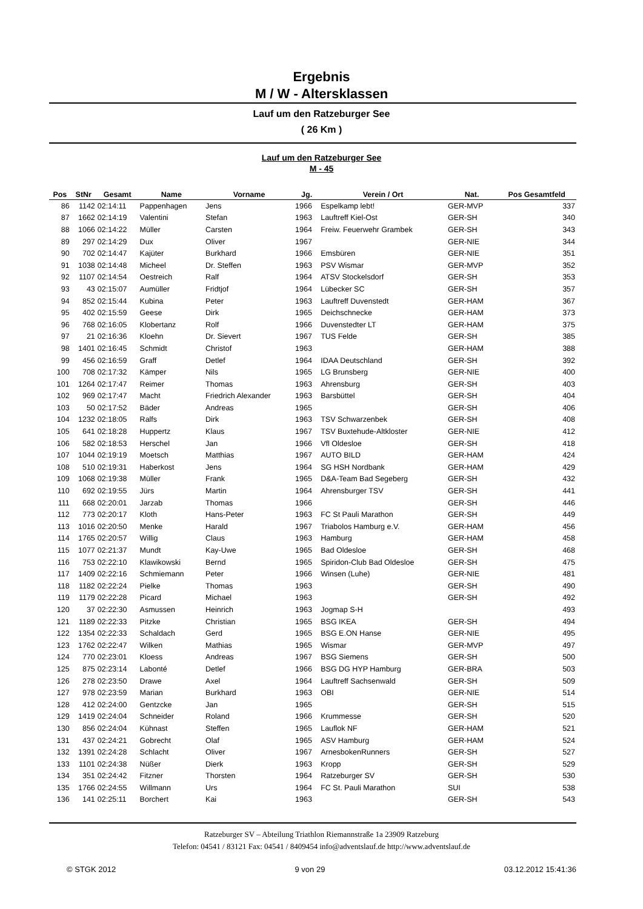Ergebnis
M / W - Altersklassen
Lauf um den Ratzeburger See
( 26 Km )
Lauf um den Ratzeburger See
M - 45
| Pos | StNr | Gesamt | Name | Vorname | Jg. | Verein / Ort | Nat. | Pos Gesamtfeld |
| --- | --- | --- | --- | --- | --- | --- | --- | --- |
| 86 | 1142 | 02:14:11 | Pappenhagen | Jens | 1966 | Espelkamp lebt! | GER-MVP | 337 |
| 87 | 1662 | 02:14:19 | Valentini | Stefan | 1963 | Lauftreff Kiel-Ost | GER-SH | 340 |
| 88 | 1066 | 02:14:22 | Müller | Carsten | 1964 | Freiw. Feuerwehr Grambek | GER-SH | 343 |
| 89 | 297 | 02:14:29 | Dux | Oliver | 1967 | | GER-NIE | 344 |
| 90 | 702 | 02:14:47 | Kajüter | Burkhard | 1966 | Emsbüren | GER-NIE | 351 |
| 91 | 1038 | 02:14:48 | Micheel | Dr. Steffen | 1963 | PSV Wismar | GER-MVP | 352 |
| 92 | 1107 | 02:14:54 | Oestreich | Ralf | 1964 | ATSV Stockelsdorf | GER-SH | 353 |
| 93 | 43 | 02:15:07 | Aumüller | Fridtjof | 1964 | Lübecker SC | GER-SH | 357 |
| 94 | 852 | 02:15:44 | Kubina | Peter | 1963 | Lauftreff Duvenstedt | GER-HAM | 367 |
| 95 | 402 | 02:15:59 | Geese | Dirk | 1965 | Deichschnecke | GER-HAM | 373 |
| 96 | 768 | 02:16:05 | Klobertanz | Rolf | 1966 | Duvenstedter LT | GER-HAM | 375 |
| 97 | 21 | 02:16:36 | Kloehn | Dr. Sievert | 1967 | TUS Felde | GER-SH | 385 |
| 98 | 1401 | 02:16:45 | Schmidt | Christof | 1963 | | GER-HAM | 388 |
| 99 | 456 | 02:16:59 | Graff | Detlef | 1964 | IDAA Deutschland | GER-SH | 392 |
| 100 | 708 | 02:17:32 | Kämper | Nils | 1965 | LG Brunsberg | GER-NIE | 400 |
| 101 | 1264 | 02:17:47 | Reimer | Thomas | 1963 | Ahrensburg | GER-SH | 403 |
| 102 | 969 | 02:17:47 | Macht | Friedrich Alexander | 1963 | Barsbüttel | GER-SH | 404 |
| 103 | 50 | 02:17:52 | Bäder | Andreas | 1965 | | GER-SH | 406 |
| 104 | 1232 | 02:18:05 | Ralfs | Dirk | 1963 | TSV Schwarzenbek | GER-SH | 408 |
| 105 | 641 | 02:18:28 | Huppertz | Klaus | 1967 | TSV Buxtehude-Altkloster | GER-NIE | 412 |
| 106 | 582 | 02:18:53 | Herschel | Jan | 1966 | Vfl Oldesloe | GER-SH | 418 |
| 107 | 1044 | 02:19:19 | Moetsch | Matthias | 1967 | AUTO BILD | GER-HAM | 424 |
| 108 | 510 | 02:19:31 | Haberkost | Jens | 1964 | SG HSH Nordbank | GER-HAM | 429 |
| 109 | 1068 | 02:19:38 | Müller | Frank | 1965 | D&A-Team Bad Segeberg | GER-SH | 432 |
| 110 | 692 | 02:19:55 | Jürs | Martin | 1964 | Ahrensburger TSV | GER-SH | 441 |
| 111 | 668 | 02:20:01 | Jarzab | Thomas | 1966 | | GER-SH | 446 |
| 112 | 773 | 02:20:17 | Kloth | Hans-Peter | 1963 | FC St Pauli Marathon | GER-SH | 449 |
| 113 | 1016 | 02:20:50 | Menke | Harald | 1967 | Triabolos Hamburg e.V. | GER-HAM | 456 |
| 114 | 1765 | 02:20:57 | Willig | Claus | 1963 | Hamburg | GER-HAM | 458 |
| 115 | 1077 | 02:21:37 | Mundt | Kay-Uwe | 1965 | Bad Oldesloe | GER-SH | 468 |
| 116 | 753 | 02:22:10 | Klawikowski | Bernd | 1965 | Spiridon-Club Bad Oldesloe | GER-SH | 475 |
| 117 | 1409 | 02:22:16 | Schmiemann | Peter | 1966 | Winsen (Luhe) | GER-NIE | 481 |
| 118 | 1182 | 02:22:24 | Pielke | Thomas | 1963 | | GER-SH | 490 |
| 119 | 1179 | 02:22:28 | Picard | Michael | 1963 | | GER-SH | 492 |
| 120 | 37 | 02:22:30 | Asmussen | Heinrich | 1963 | Jogmap S-H | | 493 |
| 121 | 1189 | 02:22:33 | Pitzke | Christian | 1965 | BSG IKEA | GER-SH | 494 |
| 122 | 1354 | 02:22:33 | Schaldach | Gerd | 1965 | BSG E.ON Hanse | GER-NIE | 495 |
| 123 | 1762 | 02:22:47 | Wilken | Mathias | 1965 | Wismar | GER-MVP | 497 |
| 124 | 770 | 02:23:01 | Kloess | Andreas | 1967 | BSG Siemens | GER-SH | 500 |
| 125 | 875 | 02:23:14 | Labonté | Detlef | 1966 | BSG DG HYP Hamburg | GER-BRA | 503 |
| 126 | 278 | 02:23:50 | Drawe | Axel | 1964 | Lauftreff Sachsenwald | GER-SH | 509 |
| 127 | 978 | 02:23:59 | Marian | Burkhard | 1963 | OBI | GER-NIE | 514 |
| 128 | 412 | 02:24:00 | Gentzcke | Jan | 1965 | | GER-SH | 515 |
| 129 | 1419 | 02:24:04 | Schneider | Roland | 1966 | Krummesse | GER-SH | 520 |
| 130 | 856 | 02:24:04 | Kühnast | Steffen | 1965 | Lauflok NF | GER-HAM | 521 |
| 131 | 437 | 02:24:21 | Gobrecht | Olaf | 1965 | ASV Hamburg | GER-HAM | 524 |
| 132 | 1391 | 02:24:28 | Schlacht | Oliver | 1967 | ArnesbokenRunners | GER-SH | 527 |
| 133 | 1101 | 02:24:38 | Nüßer | Dierk | 1963 | Kropp | GER-SH | 529 |
| 134 | 351 | 02:24:42 | Fitzner | Thorsten | 1964 | Ratzeburger SV | GER-SH | 530 |
| 135 | 1766 | 02:24:55 | Willmann | Urs | 1964 | FC St. Pauli Marathon | SUI | 538 |
| 136 | 141 | 02:25:11 | Borchert | Kai | 1963 | | GER-SH | 543 |
Ratzeburger SV – Abteilung Triathlon Riemannstraße 1a 23909 Ratzeburg
Telefon: 04541 / 83121 Fax: 04541 / 8409454 info@adventslauf.de http://www.adventslauf.de
© STGK 2012 9 von 29 03.12.2012 15:41:36